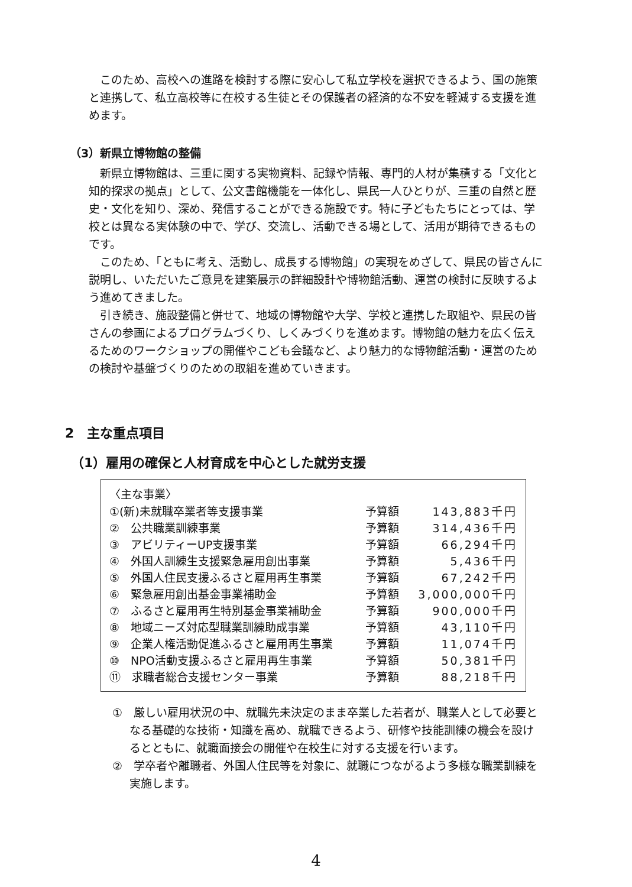このため、高校への進路を検討する際に安心して私立学校を選択できるよう、国の施策と連携して、私立高校等に在校する生徒とその保護者の経済的な不安を軽減する支援を進めます。
（3）新県立博物館の整備
新県立博物館は、三重に関する実物資料、記録や情報、専門的人材が集積する「文化と知的探求の拠点」として、公文書館機能を一体化し、県民一人ひとりが、三重の自然と歴史・文化を知り、深め、発信することができる施設です。特に子どもたちにとっては、学校とは異なる実体験の中で、学び、交流し、活動できる場として、活用が期待できるものです。
このため、「ともに考え、活動し、成長する博物館」の実現をめざして、県民の皆さんに説明し、いただいたご意見を建築展示の詳細設計や博物館活動、運営の検討に反映するよう進めてきました。
引き続き、施設整備と併せて、地域の博物館や大学、学校と連携した取組や、県民の皆さんの参画によるプログラムづくり、しくみづくりを進めます。博物館の魅力を広く伝えるためのワークショップの開催やこども会議など、より魅力的な博物館活動・運営のための検討や基盤づくりのための取組を進めていきます。
2　主な重点項目
（1）雇用の確保と人材育成を中心とした就労支援
〈主な事業〉
| ①(新)未就職卒業者等支援事業 | 予算額 | 143,883千円 |
| ② 公共職業訓練事業 | 予算額 | 314,436千円 |
| ③ アビリティーUP支援事業 | 予算額 | 66,294千円 |
| ④ 外国人訓練生支援緊急雇用創出事業 | 予算額 | 5,436千円 |
| ⑤ 外国人住民支援ふるさと雇用再生事業 | 予算額 | 67,242千円 |
| ⑥ 緊急雇用創出基金事業補助金 | 予算額 | 3,000,000千円 |
| ⑦ ふるさと雇用再生特別基金事業補助金 | 予算額 | 900,000千円 |
| ⑧ 地域ニーズ対応型職業訓練助成事業 | 予算額 | 43,110千円 |
| ⑨ 企業人権活動促進ふるさと雇用再生事業 | 予算額 | 11,074千円 |
| ⑩ NPO活動支援ふるさと雇用再生事業 | 予算額 | 50,381千円 |
| ⑪ 求職者総合支援センター事業 | 予算額 | 88,218千円 |
①　厳しい雇用状況の中、就職先未決定のまま卒業した若者が、職業人として必要となる基礎的な技術・知識を高め、就職できるよう、研修や技能訓練の機会を設けるとともに、就職面接会の開催や在校生に対する支援を行います。
②　学卒者や離職者、外国人住民等を対象に、就職につながるよう多様な職業訓練を実施します。
4